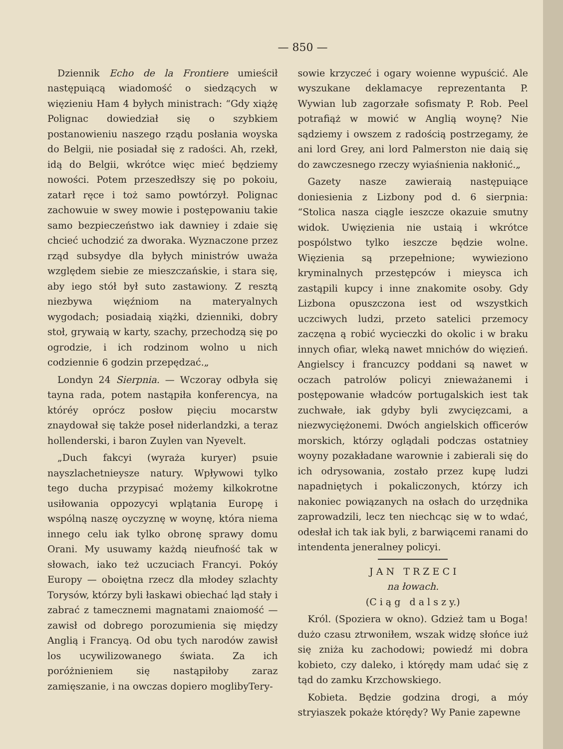— 850 —
Dziennik Echo de la Frontiere umieścił następuiącą wiadomość o siedzących w więzieniu Ham 4 byłych ministrach: “Gdy xiążę Polignac dowiedział się o szybkiem postanowieniu naszego rządu posłania woyska do Belgii, nie posiadał się z radości. Ah, rzekł, idą do Belgii, wkrótce więc mieć będziemy nowości. Potem przeszedłszy się po pokoiu, zatarł ręce i toż samo powtórzył. Polignac zachowuie w swey mowie i postępowaniu takie samo bezpieczeństwo iak dawniey i zdaie się chcieć uchodzić za dworaka. Wyznaczone przez rząd subsydye dla byłych ministrów uważa względem siebie ze mieszczańskie, i stara się, aby iego stół był suto zastawiony. Z resztą niezbywa więźniom na materyalnych wygodach; posiadaią xiążki, dzienniki, dobry stoł, grywaią w karty, szachy, przechodzą się po ogrodzie, i ich rodzinom wolno u nich codziennie 6 godzin przepędzać.„
Londyn 24 Sierpnia. — Wczoray odbyła się tayna rada, potem nastąpiła konferencya, na któréy oprócz posłow pięciu mocarstw znaydował się także poseł niderlandzki, a teraz hollenderski, i baron Zuylen van Nyevelt.
„Duch fakcyi (wyraża kuryer) psuie nayszlachetnieysze natury. Wpływowi tylko tego ducha przypisać możemy kilkokrotne usiłowania oppozycyi wplątania Europę i wspólną naszę oyczyznę w woynę, która niema innego celu iak tylko obronę sprawy domu Orani. My usuwamy każdą nieufność tak w słowach, iako też uczuciach Francyi. Pokóy Europy — oboiętna rzecz dla młodey szlachty Torysów, którzy byli łaskawi obiechać ląd stały i zabrać z tamecznemi magnatami znaiomość — zawisł od dobrego porozumienia się między Anglią i Francyą. Od obu tych narodów zawisł los ucywilizowanego świata. Za ich poróżnieniem się nastąpiłoby zaraz zamięszanie, i na owczas dopiero moglibyTery-
sowie krzyczeć i ogary woienne wypuścić. Ale wyszukane deklamacye reprezentanta P. Wywian lub zagorzałe sofismaty P. Rob. Peel potrafiąż w mowić w Anglią woynę? Nie sądziemy i owszem z radością postrzegamy, że ani lord Grey, ani lord Palmerston nie daią się do zawczesnego rzeczy wyiaśnienia nakłonić.„
Gazety nasze zawieraią następuiące doniesienia z Lizbony pod d. 6 sierpnia: “Stolica nasza ciągle ieszcze okazuie smutny widok. Uwięzienia nie ustaią i wkrótce pospólstwo tylko ieszcze będzie wolne. Więzienia są przepełnione; wywieziono kryminalnych przestępców i mieysca ich zastąpili kupcy i inne znakomite osoby. Gdy Lizbona opuszczona iest od wszystkich uczciwych ludzi, przeto satelici przemocy zaczęna ą robić wycieczki do okolic i w braku innych ofiar, wleką nawet mnichów do więzień. Angielscy i francuzcy poddani są nawet w oczach patrolów policyi znieważanemi i postępowanie władców portugalskich iest tak zuchwałe, iak gdyby byli zwycięzcami, a niezwyciężonemi. Dwóch angielskich officerów morskich, którzy oglądali podczas ostatniey woyny pozakładane warownie i zabierali się do ich odrysowania, zostało przez kupę ludzi napadniętych i pokaliczonych, którzy ich nakoniec powiązanych na osłach do urzędnika zaprowadzili, lecz ten niechcąc się w to wdać, odesłał ich tak iak byli, z barwiącemi ranami do intendenta jeneralney policyi.
J A N T R Z E C I
na łowach.
(C i ą g d a l s z y.)
Król. (Spoziera w okno). Gdzież tam u Boga! dużo czasu ztrwoniłem, wszak widzę słońce iuż się zniża ku zachodowi; powiedź mi dobra kobieto, czy daleko, i którędy mam udać się z tąd do zamku Krzchowskiego.
Kobieta. Będzie godzina drogi, a móy stryiaszek pokaże którędy? Wy Panie zapewne